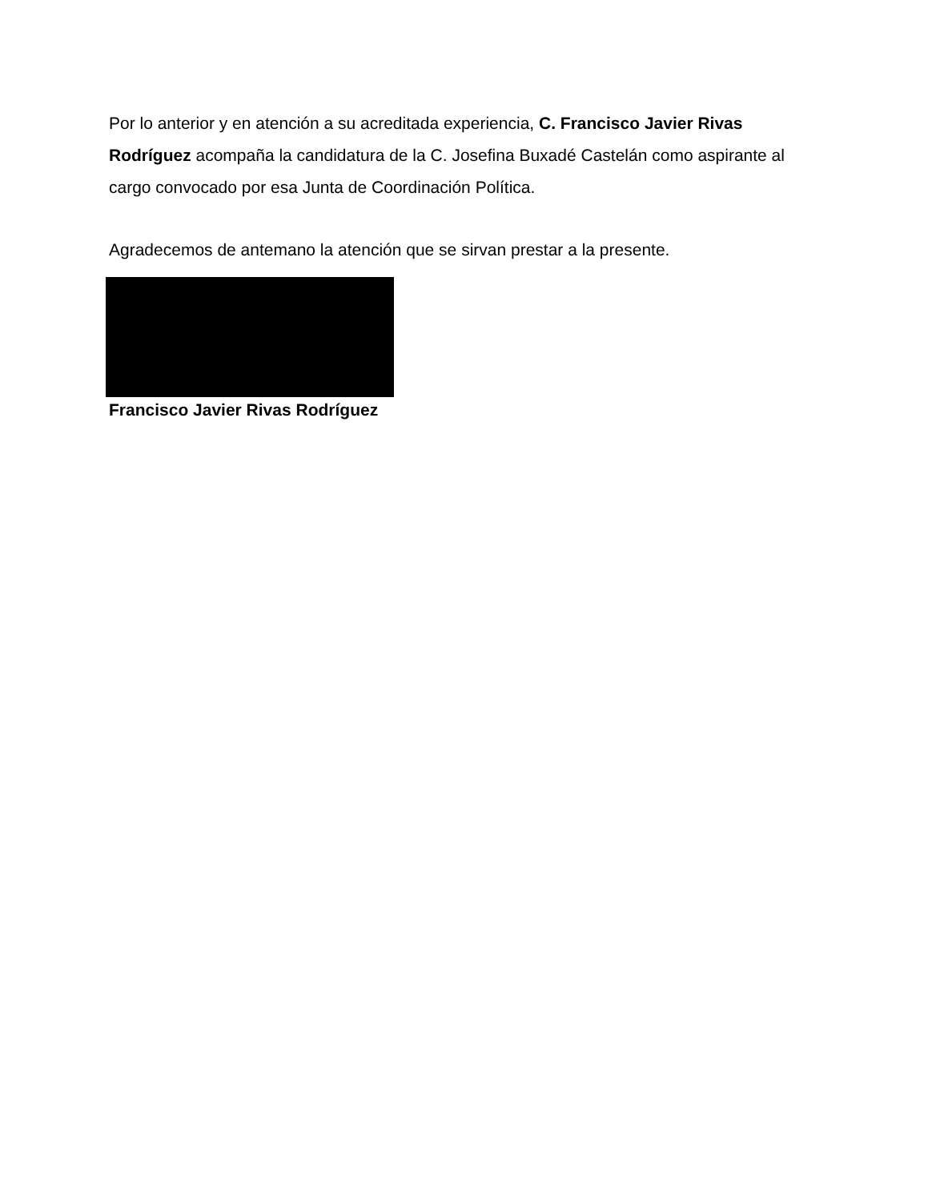Por lo anterior y en atención a su acreditada experiencia, C. Francisco Javier Rivas Rodríguez acompaña la candidatura de la C. Josefina Buxadé Castelán como aspirante al cargo convocado por esa Junta de Coordinación Política.
Agradecemos de antemano la atención que se sirvan prestar a la presente.
Francisco Javier Rivas Rodríguez